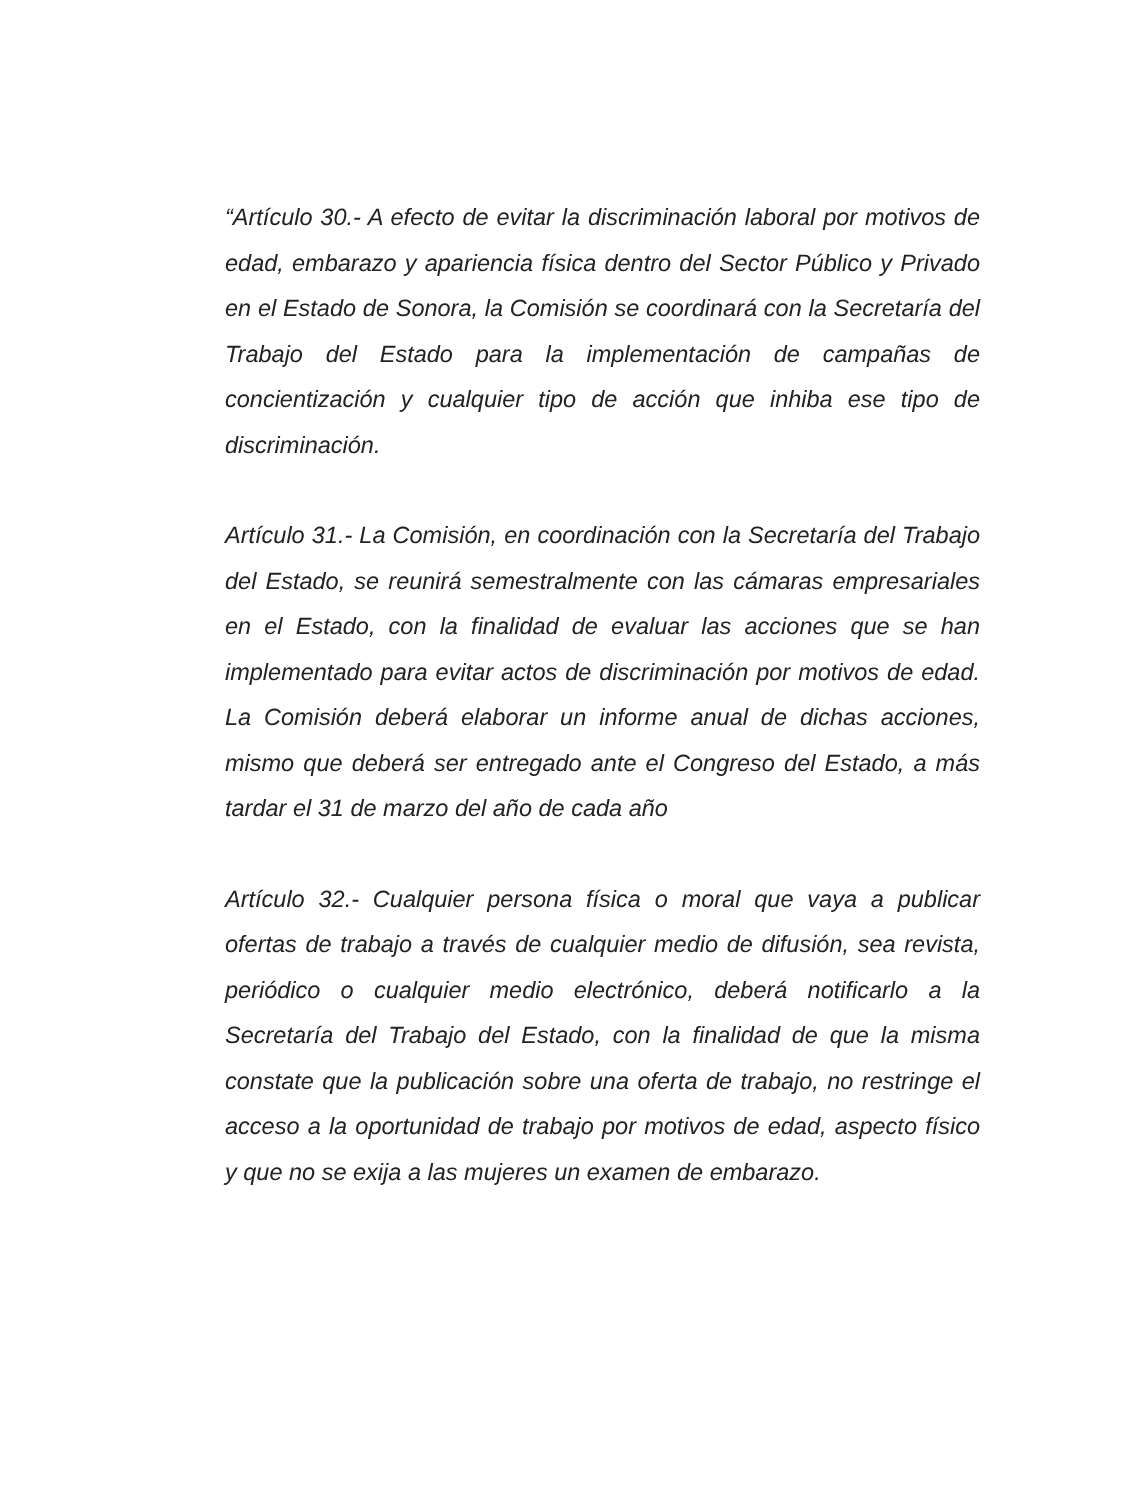“Artículo 30.- A efecto de evitar la discriminación laboral por motivos de edad, embarazo y apariencia física dentro del Sector Público y Privado en el Estado de Sonora, la Comisión se coordinará con la Secretaría del Trabajo del Estado para la implementación de campañas de concientización y cualquier tipo de acción que inhiba ese tipo de discriminación.
Artículo 31.- La Comisión, en coordinación con la Secretaría del Trabajo del Estado, se reunirá semestralmente con las cámaras empresariales en el Estado, con la finalidad de evaluar las acciones que se han implementado para evitar actos de discriminación por motivos de edad. La Comisión deberá elaborar un informe anual de dichas acciones, mismo que deberá ser entregado ante el Congreso del Estado, a más tardar el 31 de marzo del año de cada año
Artículo 32.- Cualquier persona física o moral que vaya a publicar ofertas de trabajo a través de cualquier medio de difusión, sea revista, periódico o cualquier medio electrónico, deberá notificarlo a la Secretaría del Trabajo del Estado, con la finalidad de que la misma constate que la publicación sobre una oferta de trabajo, no restringe el acceso a la oportunidad de trabajo por motivos de edad, aspecto físico y que no se exija a las mujeres un examen de embarazo.